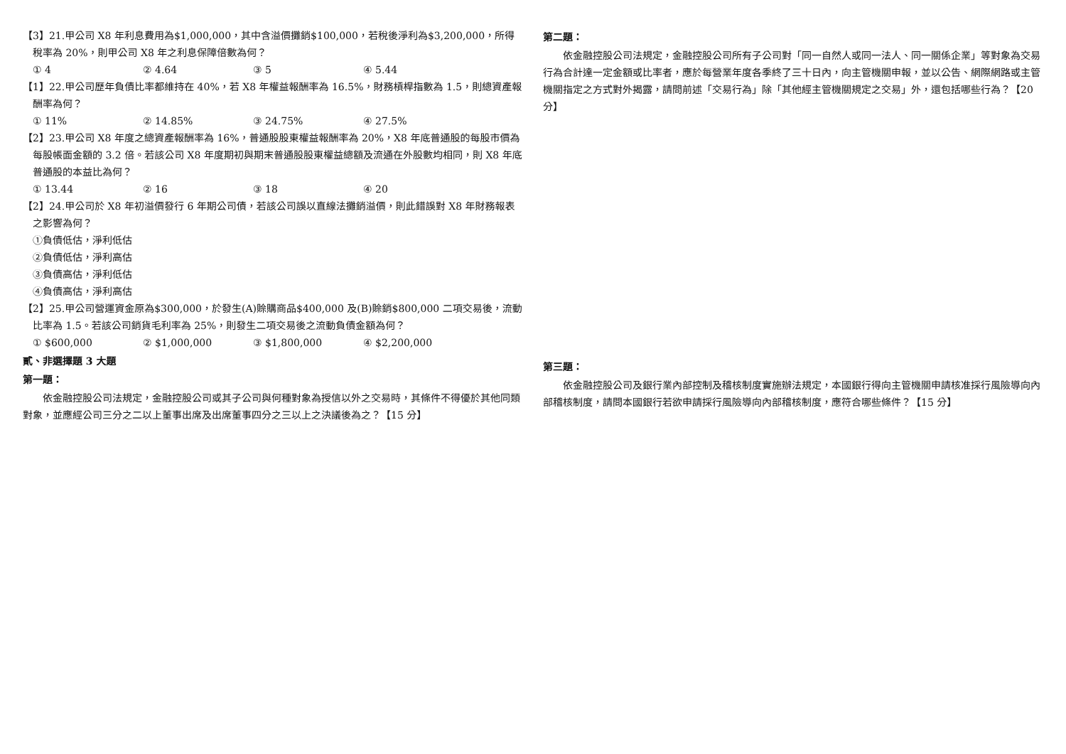【3】21.甲公司 X8 年利息費用為$1,000,000，其中含溢價攤銷$100,000，若稅後淨利為$3,200,000，所得稅率為 20%，則甲公司 X8 年之利息保障倍數為何？
① 4 ② 4.64 ③ 5 ④ 5.44
【1】22.甲公司歷年負債比率都維持在 40%，若 X8 年權益報酬率為 16.5%，財務槓桿指數為 1.5，則總資產報酬率為何？
① 11% ② 14.85% ③ 24.75% ④ 27.5%
【2】23.甲公司 X8 年度之總資產報酬率為 16%，普通股股東權益報酬率為 20%，X8 年底普通股的每股市價為每股帳面金額的 3.2 倍。若該公司 X8 年度期初與期末普通股股東權益總額及流通在外股數均相同，則 X8 年底普通股的本益比為何？
① 13.44 ② 16 ③ 18 ④ 20
【2】24.甲公司於 X8 年初溢價發行 6 年期公司債，若該公司誤以直線法攤銷溢價，則此錯誤對 X8 年財務報表之影響為何？
①負債低估，淨利低估
②負債低估，淨利高估
③負債高估，淨利低估
④負債高估，淨利高估
【2】25.甲公司營運資金原為$300,000，於發生(A)賒購商品$400,000 及(B)賒銷$800,000 二項交易後，流動比率為 1.5。若該公司銷貨毛利率為 25%，則發生二項交易後之流動負債金額為何？
① $600,000 ② $1,000,000 ③ $1,800,000 ④ $2,200,000
貳、非選擇題 3 大題
第一題：
依金融控股公司法規定，金融控股公司或其子公司與何種對象為授信以外之交易時，其條件不得優於其他同類對象，並應經公司三分之二以上董事出席及出席董事四分之三以上之決議後為之？【15 分】
第二題：
依金融控股公司法規定，金融控股公司所有子公司對「同一自然人或同一法人、同一關係企業」等對象為交易行為合計達一定金額或比率者，應於每營業年度各季終了三十日內，向主管機關申報，並以公告、網際網路或主管機關指定之方式對外揭露，請問前述「交易行為」除「其他經主管機關規定之交易」外，還包括哪些行為？【20 分】
第三題：
依金融控股公司及銀行業內部控制及稽核制度實施辦法規定，本國銀行得向主管機關申請核准採行風險導向內部稽核制度，請問本國銀行若欲申請採行風險導向內部稽核制度，應符合哪些條件？【15 分】